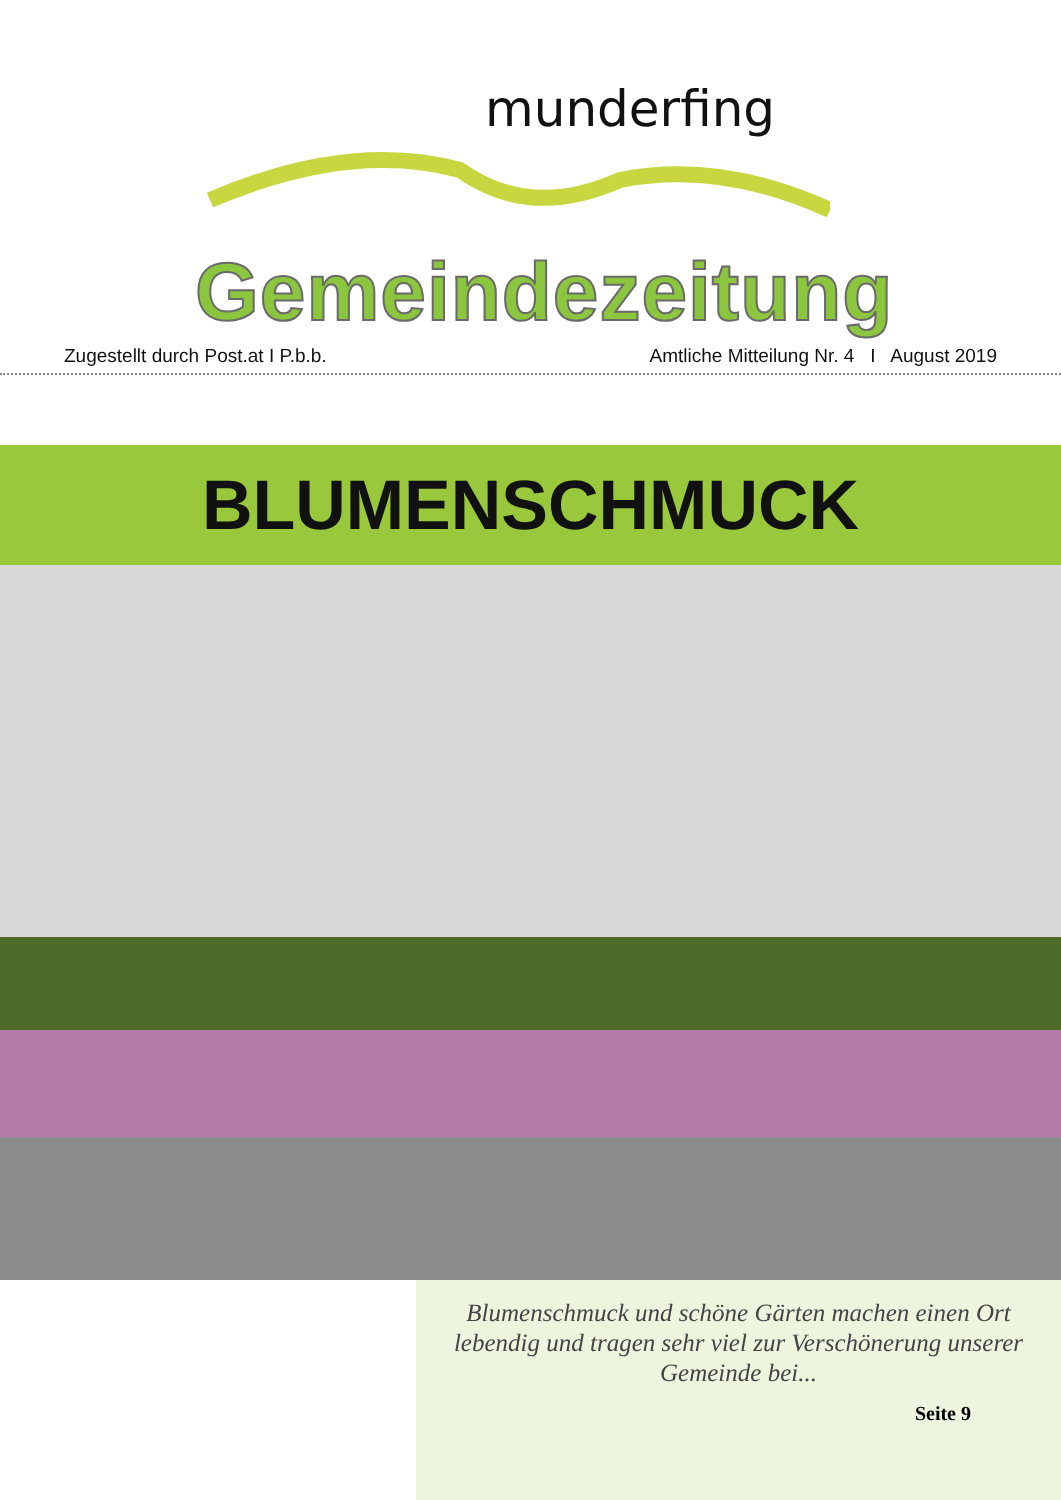munderfing
Gemeindezeitung
Zugestellt durch Post.at I P.b.b. Amtliche Mitteilung Nr. 4 I August 2019
BLUMENSCHMUCK
Blumenschmuck und schöne Gärten machen einen Ort lebendig und tragen sehr viel zur Verschönerung unserer Gemeinde bei...
Seite 9